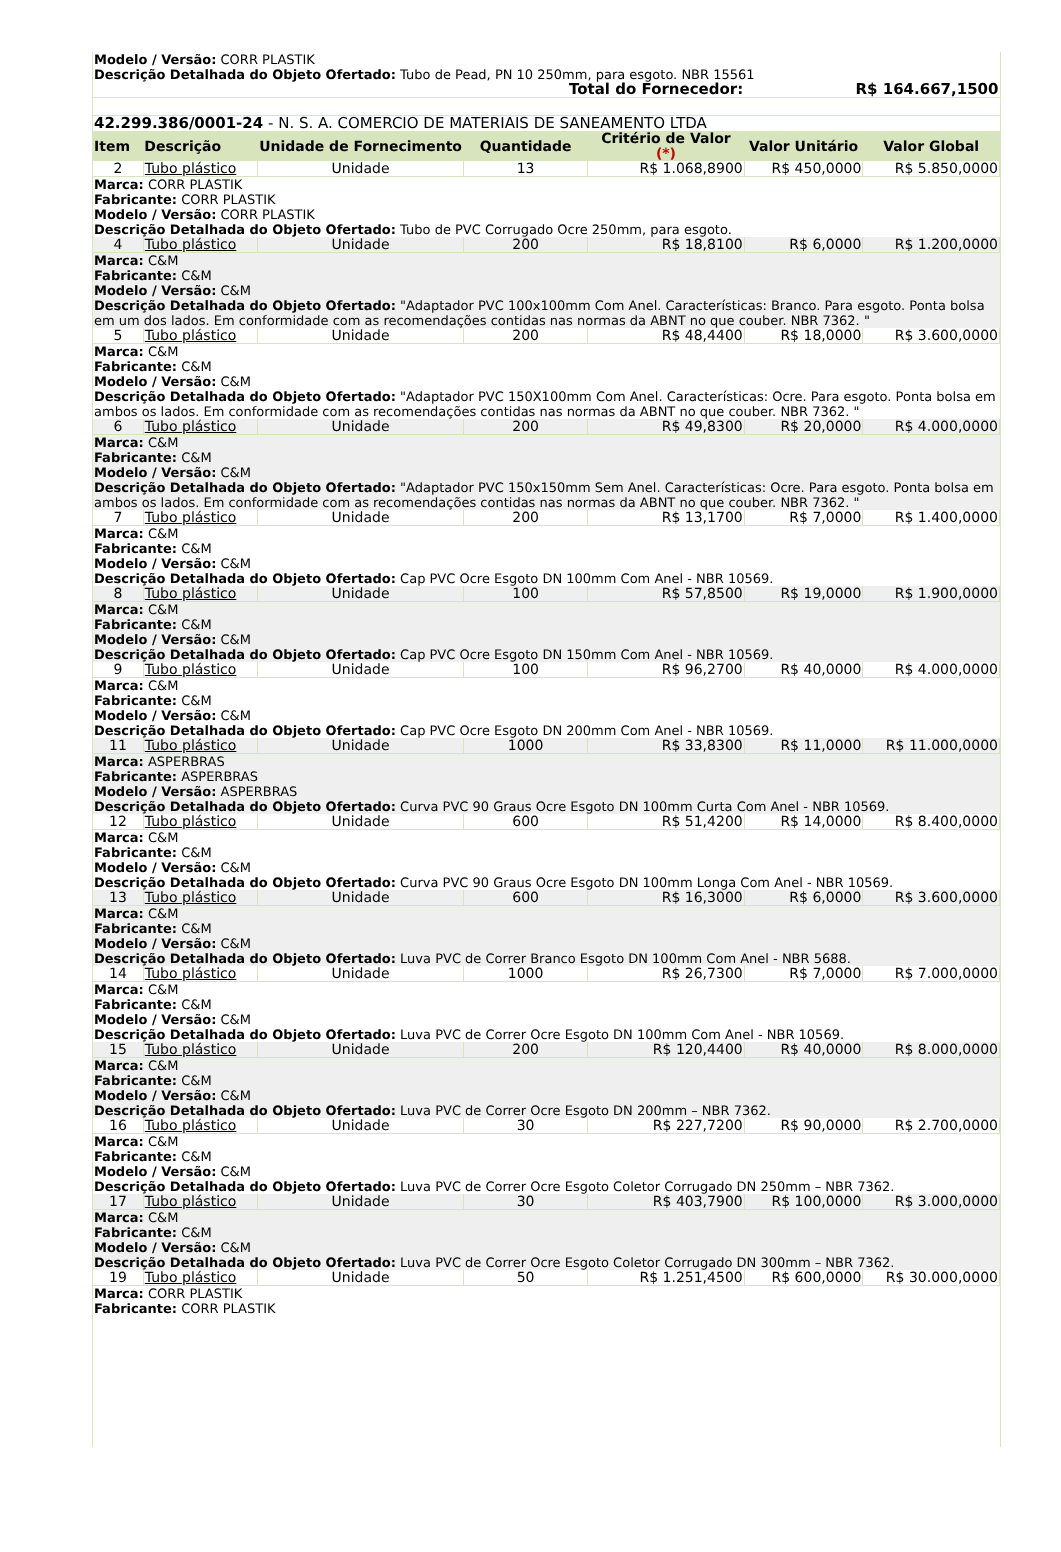| Modelo / Versão: CORR PLASTIK Descrição Detalhada do Objeto Ofertado: Tubo de Pead, PN 10 250mm, para esgoto. NBR 15561 | | | | | | |
| Total do Fornecedor: | | | | | R$ 164.667,1500 | |
| 42.299.386/0001-24 - N. S. A. COMERCIO DE MATERIAIS DE SANEAMENTO LTDA | | | | | | |
| Item | Descrição | Unidade de Fornecimento | Quantidade | Critério de Valor (*) | Valor Unitário | Valor Global |
| 2 | Tubo plástico | Unidade | 13 | R$ 1.068,8900 | R$ 450,0000 | R$ 5.850,0000 |
| Marca: CORR PLASTIK Fabricante: CORR PLASTIK Modelo / Versão: CORR PLASTIK Descrição Detalhada do Objeto Ofertado: Tubo de PVC Corrugado Ocre 250mm, para esgoto. | | | | | | |
| 4 | Tubo plástico | Unidade | 200 | R$ 18,8100 | R$ 6,0000 | R$ 1.200,0000 |
| Marca: C&M Fabricante: C&M Modelo / Versão: C&M Descrição Detalhada do Objeto Ofertado: "Adaptador PVC 100x100mm Com Anel. Características: Branco. Para esgoto. Ponta bolsa em um dos lados. Em conformidade com as recomendações contidas nas normas da ABNT no que couber. NBR 7362. " | | | | | | |
| 5 | Tubo plástico | Unidade | 200 | R$ 48,4400 | R$ 18,0000 | R$ 3.600,0000 |
| Marca: C&M Fabricante: C&M Modelo / Versão: C&M Descrição Detalhada do Objeto Ofertado: "Adaptador PVC 150X100mm Com Anel. Características: Ocre. Para esgoto. Ponta bolsa em ambos os lados. Em conformidade com as recomendações contidas nas normas da ABNT no que couber. NBR 7362. " | | | | | | |
| 6 | Tubo plástico | Unidade | 200 | R$ 49,8300 | R$ 20,0000 | R$ 4.000,0000 |
| Marca: C&M Fabricante: C&M Modelo / Versão: C&M Descrição Detalhada do Objeto Ofertado: "Adaptador PVC 150x150mm Sem Anel. Características: Ocre. Para esgoto. Ponta bolsa em ambos os lados. Em conformidade com as recomendações contidas nas normas da ABNT no que couber. NBR 7362. " | | | | | | |
| 7 | Tubo plástico | Unidade | 200 | R$ 13,1700 | R$ 7,0000 | R$ 1.400,0000 |
| Marca: C&M Fabricante: C&M Modelo / Versão: C&M Descrição Detalhada do Objeto Ofertado: Cap PVC Ocre Esgoto DN 100mm Com Anel - NBR 10569. | | | | | | |
| 8 | Tubo plástico | Unidade | 100 | R$ 57,8500 | R$ 19,0000 | R$ 1.900,0000 |
| Marca: C&M Fabricante: C&M Modelo / Versão: C&M Descrição Detalhada do Objeto Ofertado: Cap PVC Ocre Esgoto DN 150mm Com Anel - NBR 10569. | | | | | | |
| 9 | Tubo plástico | Unidade | 100 | R$ 96,2700 | R$ 40,0000 | R$ 4.000,0000 |
| Marca: C&M Fabricante: C&M Modelo / Versão: C&M Descrição Detalhada do Objeto Ofertado: Cap PVC Ocre Esgoto DN 200mm Com Anel - NBR 10569. | | | | | | |
| 11 | Tubo plástico | Unidade | 1000 | R$ 33,8300 | R$ 11,0000 | R$ 11.000,0000 |
| Marca: ASPERBRAS Fabricante: ASPERBRAS Modelo / Versão: ASPERBRAS Descrição Detalhada do Objeto Ofertado: Curva PVC 90 Graus Ocre Esgoto DN 100mm Curta Com Anel - NBR 10569. | | | | | | |
| 12 | Tubo plástico | Unidade | 600 | R$ 51,4200 | R$ 14,0000 | R$ 8.400,0000 |
| Marca: C&M Fabricante: C&M Modelo / Versão: C&M Descrição Detalhada do Objeto Ofertado: Curva PVC 90 Graus Ocre Esgoto DN 100mm Longa Com Anel - NBR 10569. | | | | | | |
| 13 | Tubo plástico | Unidade | 600 | R$ 16,3000 | R$ 6,0000 | R$ 3.600,0000 |
| Marca: C&M Fabricante: C&M Modelo / Versão: C&M Descrição Detalhada do Objeto Ofertado: Luva PVC de Correr Branco Esgoto DN 100mm Com Anel - NBR 5688. | | | | | | |
| 14 | Tubo plástico | Unidade | 1000 | R$ 26,7300 | R$ 7,0000 | R$ 7.000,0000 |
| Marca: C&M Fabricante: C&M Modelo / Versão: C&M Descrição Detalhada do Objeto Ofertado: Luva PVC de Correr Ocre Esgoto DN 100mm Com Anel - NBR 10569. | | | | | | |
| 15 | Tubo plástico | Unidade | 200 | R$ 120,4400 | R$ 40,0000 | R$ 8.000,0000 |
| Marca: C&M Fabricante: C&M Modelo / Versão: C&M Descrição Detalhada do Objeto Ofertado: Luva PVC de Correr Ocre Esgoto DN 200mm – NBR 7362. | | | | | | |
| 16 | Tubo plástico | Unidade | 30 | R$ 227,7200 | R$ 90,0000 | R$ 2.700,0000 |
| Marca: C&M Fabricante: C&M Modelo / Versão: C&M Descrição Detalhada do Objeto Ofertado: Luva PVC de Correr Ocre Esgoto Coletor Corrugado DN 250mm – NBR 7362. | | | | | | |
| 17 | Tubo plástico | Unidade | 30 | R$ 403,7900 | R$ 100,0000 | R$ 3.000,0000 |
| Marca: C&M Fabricante: C&M Modelo / Versão: C&M Descrição Detalhada do Objeto Ofertado: Luva PVC de Correr Ocre Esgoto Coletor Corrugado DN 300mm – NBR 7362. | | | | | | |
| 19 | Tubo plástico | Unidade | 50 | R$ 1.251,4500 | R$ 600,0000 | R$ 30.000,0000 |
| Marca: CORR PLASTIK Fabricante: CORR PLASTIK | | | | | | |